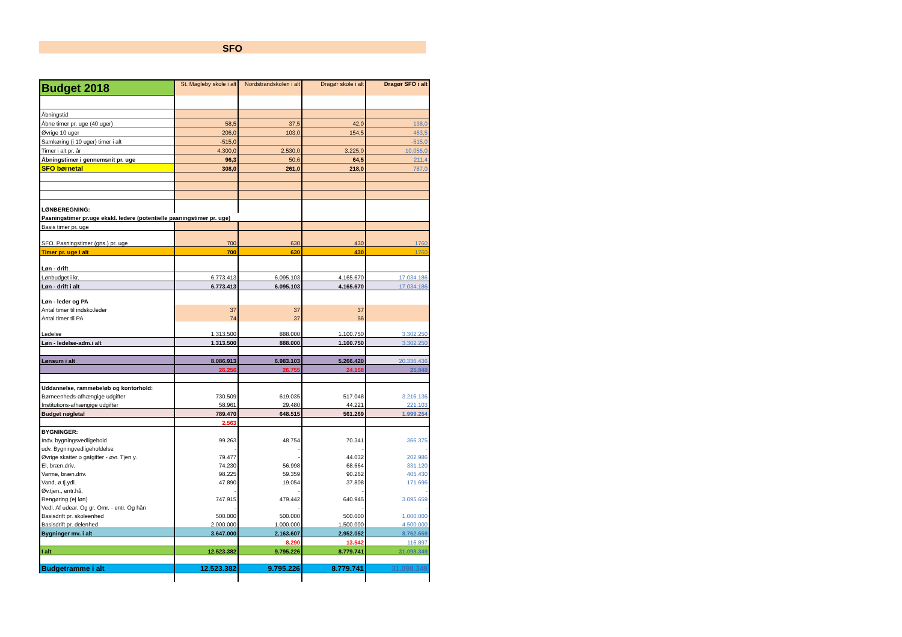SFO
| Budget 2018 | St. Magleby skole i alt | Nordstrandskolen i alt | Dragør skole i alt | Dragør SFO i alt |
| Åbningstid | | | | |
| Åbne timer pr. uge (40 uger) | 58,5 | 37,5 | 42,0 | 138,0 |
| Øvrige 10 uger | 206,0 | 103,0 | 154,5 | 463,5 |
| Samkøring (i 10 uger) timer i alt | -515,0 | | | -515,0 |
| Timer i alt pr. år | 4.300,0 | 2.530,0 | 3.225,0 | 10.055,0 |
| Åbningstimer i gennemsnit pr. uge | 96,3 | 50,6 | 64,5 | 211,4 |
| SFO børnetal | 308,0 | 261,0 | 218,0 | 787,0 |
| LØNBEREGNING: | | | | |
| Pasningstimer pr.uge ekskl. ledere (potentielle pasningstimer pr. uge) | | | | |
| Basis timer pr. uge | | | | |
| SFO. Pasningstimer (gns.) pr. uge | 700 | 630 | 430 | 1760 |
| Timer pr. uge i alt | 700 | 630 | 430 | 1760 |
| Løn - drift | | | | |
| Lønbudget i kr. | 6.773.413 | 6.095.103 | 4.165.670 | 17.034.186 |
| Løn - drift i alt | 6.773.413 | 6.095.103 | 4.165.670 | 17.034.186 |
| Løn - leder og PA | | | | |
| Antal timer til indsko.leder | 37 | 37 | 37 | |
| Antal timer til PA | 74 | 37 | 56 | |
| Ledelse | 1.313.500 | 888.000 | 1.100.750 | 3.302.250 |
| Løn - ledelse-adm.i alt | 1.313.500 | 888.000 | 1.100.750 | 3.302.250 |
| Lønsum i alt | 8.086.913 | 6.983.103 | 5.266.420 | 20.336.436 |
| | 26.256 | 26.755 | 24.158 | 25.840 |
| Uddannelse, rammebeløb og kontorhold: | | | | |
| Børneenheds-afhængige udgifter | 730.509 | 619.035 | 517.048 | 3.216.136 |
| Institutions-afhængige udgifter | 58.961 | 29.480 | 44.221 | 221.103 |
| Budget nøgletal | 789.470 | 648.515 | 561.269 | 1.999.254 |
| | 2.563 | | | |
| BYGNINGER: | | | | |
| Indv. bygningsvedligehold | 99.263 | 48.754 | 70.341 | 366.375 |
| udv. Bygningvedligeholdelse | - | - | - | - |
| Øvrige skatter o gafgifter - øvr. Tjen y. | 79.477 | - | 44.032 | 202.986 |
| El, bræn.driv. | 74.230 | 56.998 | 68.664 | 331.120 |
| Varme, bræn.driv. | 98.225 | 59.359 | 90.262 | 405.430 |
| Vand, ø.tj.ydl. | 47.890 | 19.054 | 37.808 | 171.696 |
| Øv.tjen., entr.hå. | - | - | - | - |
| Rengøring (ej løn) | 747.915 | 479.442 | 640.945 | 3.095.659 |
| Vedl. Af udear. Og gr. Omr. - entr. Og hån | - | - | - | - |
| Basisdrift pr. skoleenhed | 500.000 | 500.000 | 500.000 | 1.000.000 |
| Basisdrift pr. delenhed | 2.000.000 | 1.000.000 | 1.500.000 | 4.500.000 |
| Bygninger mv. i alt | 3.647.000 | 2.163.607 | 2.952.052 | 8.762.659 |
| | | 8.290 | 13.542 | 116.897 |
| I alt | 12.523.382 | 9.795.226 | 8.779.741 | 31.098.349 |
| | | | | - |
| Budgetramme i alt | 12.523.382 | 9.795.226 | 8.779.741 | 31.098.349 |